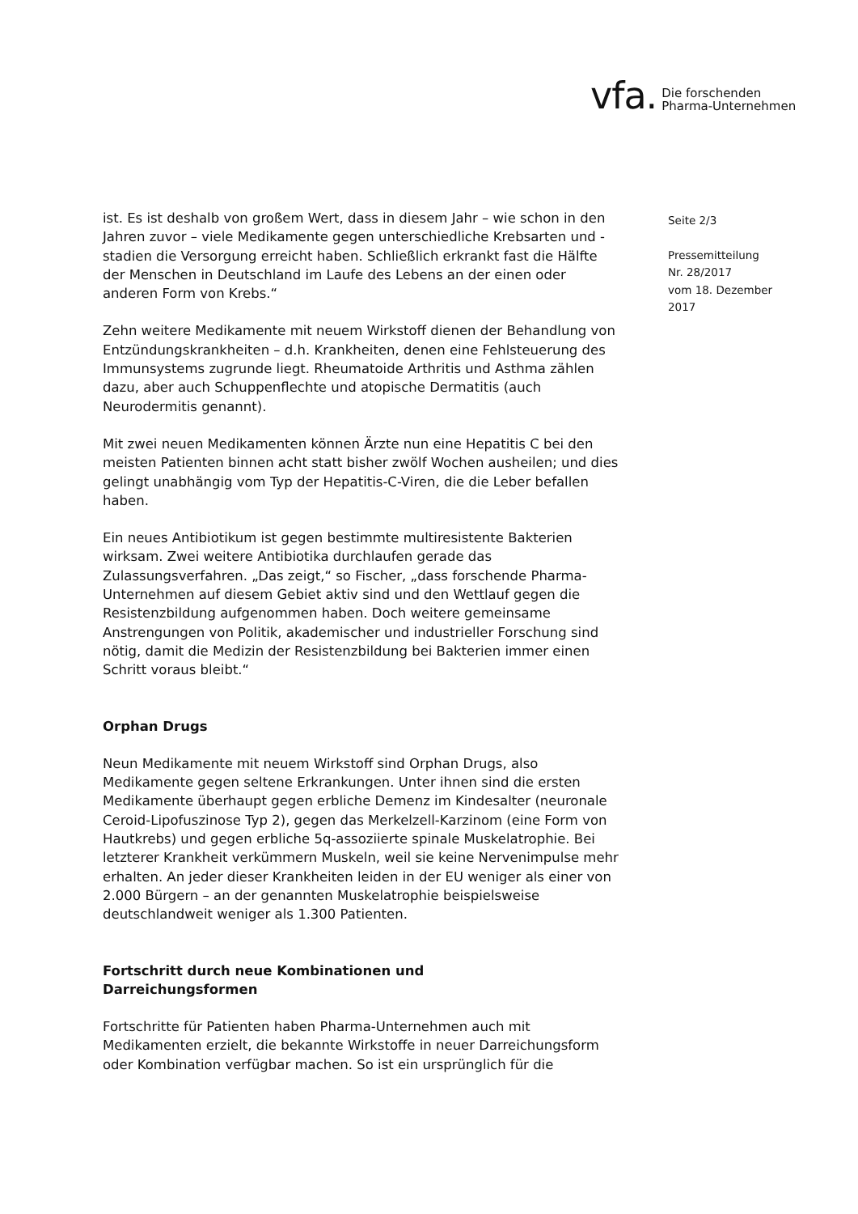vfa. Die forschenden
Pharma-Unternehmen
Seite 2/3
Pressemitteilung
Nr. 28/2017
vom 18. Dezember
2017
ist. Es ist deshalb von großem Wert, dass in diesem Jahr – wie schon in den Jahren zuvor – viele Medikamente gegen unterschiedliche Krebsarten und -stadien die Versorgung erreicht haben. Schließlich erkrankt fast die Hälfte der Menschen in Deutschland im Laufe des Lebens an der einen oder anderen Form von Krebs.“
Zehn weitere Medikamente mit neuem Wirkstoff dienen der Behandlung von Entzündungskrankheiten – d.h. Krankheiten, denen eine Fehlsteuerung des Immunsystems zugrunde liegt. Rheumatoide Arthritis und Asthma zählen dazu, aber auch Schuppenflechte und atopische Dermatitis (auch Neurodermitis genannt).
Mit zwei neuen Medikamenten können Ärzte nun eine Hepatitis C bei den meisten Patienten binnen acht statt bisher zwölf Wochen ausheilen; und dies gelingt unabhängig vom Typ der Hepatitis-C-Viren, die die Leber befallen haben.
Ein neues Antibiotikum ist gegen bestimmte multiresistente Bakterien wirksam. Zwei weitere Antibiotika durchlaufen gerade das Zulassungsverfahren. „Das zeigt,“ so Fischer, „dass forschende Pharma-Unternehmen auf diesem Gebiet aktiv sind und den Wettlauf gegen die Resistenzbildung aufgenommen haben. Doch weitere gemeinsame Anstrengungen von Politik, akademischer und industrieller Forschung sind nötig, damit die Medizin der Resistenzbildung bei Bakterien immer einen Schritt voraus bleibt.“
Orphan Drugs
Neun Medikamente mit neuem Wirkstoff sind Orphan Drugs, also Medikamente gegen seltene Erkrankungen. Unter ihnen sind die ersten Medikamente überhaupt gegen erbliche Demenz im Kindesalter (neuronale Ceroid-Lipofuszinose Typ 2), gegen das Merkelzell-Karzinom (eine Form von Hautkrebs) und gegen erbliche 5q-assoziierte spinale Muskelatrophie. Bei letzterer Krankheit verkümmern Muskeln, weil sie keine Nervenimpulse mehr erhalten. An jeder dieser Krankheiten leiden in der EU weniger als einer von 2.000 Bürgern – an der genannten Muskelatrophie beispielsweise deutschlandweit weniger als 1.300 Patienten.
Fortschritt durch neue Kombinationen und
Darreichungsformen
Fortschritte für Patienten haben Pharma-Unternehmen auch mit Medikamenten erzielt, die bekannte Wirkstoffe in neuer Darreichungsform oder Kombination verfügbar machen. So ist ein ursprünglich für die